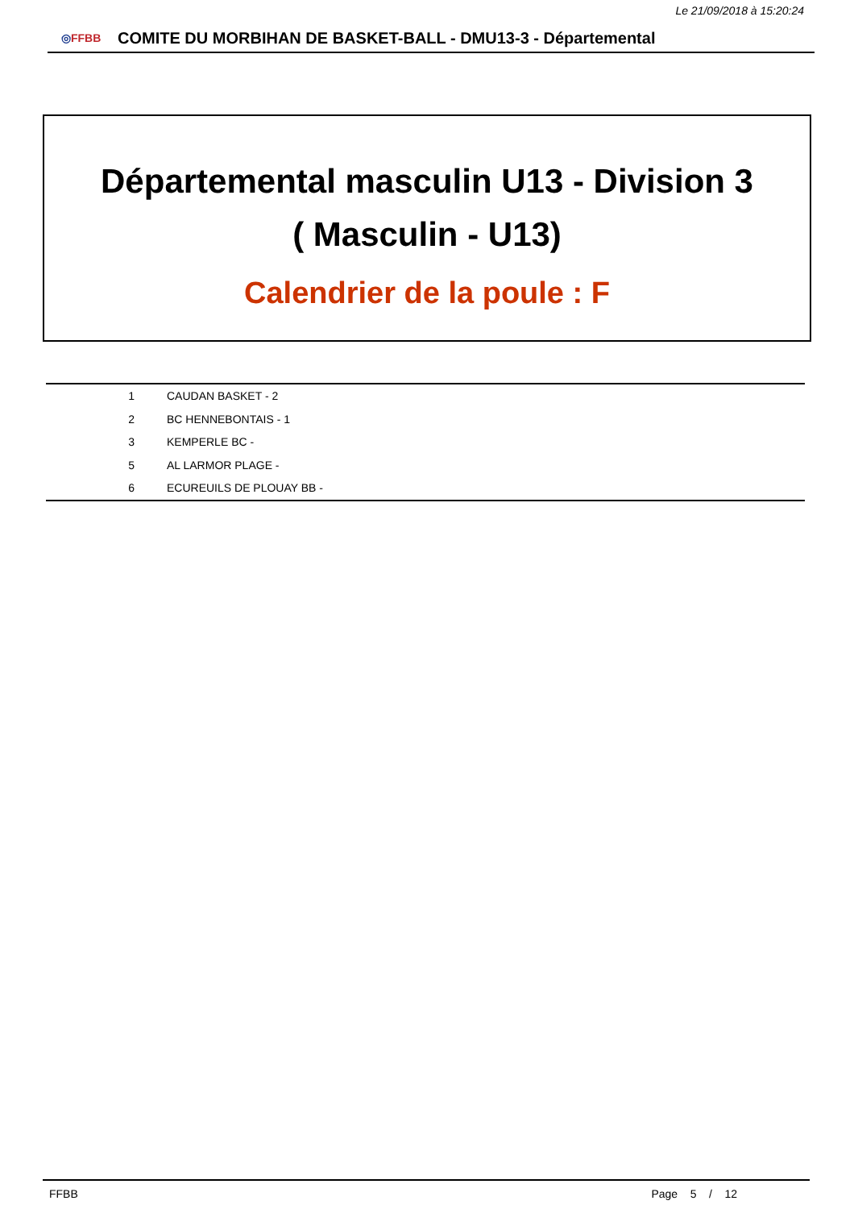Le 21/09/2018 à 15:20:24
◎FFBB
COMITE DU MORBIHAN DE BASKET-BALL - DMU13-3 - Départemental
Départemental masculin U13 - Division 3
( Masculin - U13)
Calendrier de la poule : F
| 1 | CAUDAN BASKET - 2 |
| 2 | BC HENNEBONTAIS - 1 |
| 3 | KEMPERLE BC - |
| 5 | AL LARMOR PLAGE - |
| 6 | ECUREUILS DE PLOUAY BB - |
FFBB Page 5 / 12